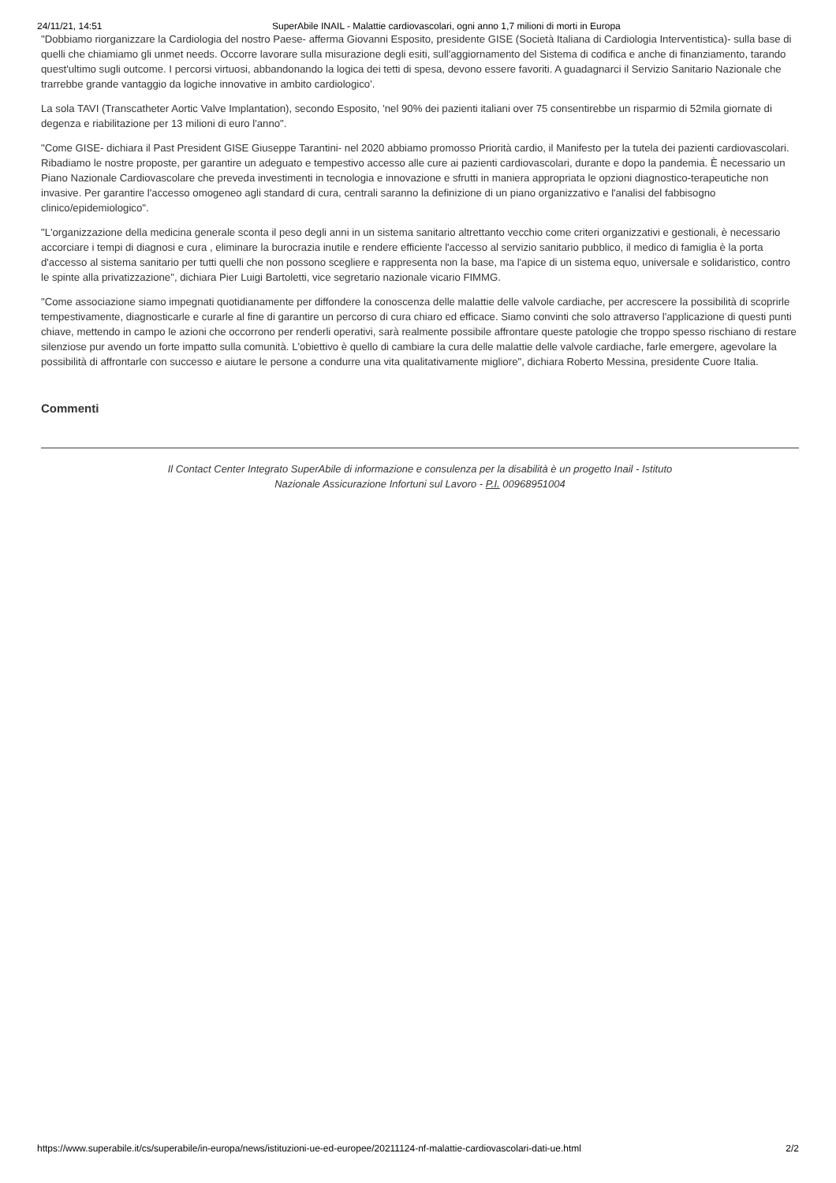24/11/21, 14:51 SuperAbile INAIL - Malattie cardiovascolari, ogni anno 1,7 milioni di morti in Europa
"Dobbiamo riorganizzare la Cardiologia del nostro Paese- afferma Giovanni Esposito, presidente GISE (Società Italiana di Cardiologia Interventistica)- sulla base di quelli che chiamiamo gli unmet needs. Occorre lavorare sulla misurazione degli esiti, sull'aggiornamento del Sistema di codifica e anche di finanziamento, tarando quest'ultimo sugli outcome. I percorsi virtuosi, abbandonando la logica dei tetti di spesa, devono essere favoriti. A guadagnarci il Servizio Sanitario Nazionale che trarrebbe grande vantaggio da logiche innovative in ambito cardiologico'.
La sola TAVI (Transcatheter Aortic Valve Implantation), secondo Esposito, 'nel 90% dei pazienti italiani over 75 consentirebbe un risparmio di 52mila giornate di degenza e riabilitazione per 13 milioni di euro l'anno".
"Come GISE- dichiara il Past President GISE Giuseppe Tarantini- nel 2020 abbiamo promosso Priorità cardio, il Manifesto per la tutela dei pazienti cardiovascolari. Ribadiamo le nostre proposte, per garantire un adeguato e tempestivo accesso alle cure ai pazienti cardiovascolari, durante e dopo la pandemia. È necessario un Piano Nazionale Cardiovascolare che preveda investimenti in tecnologia e innovazione e sfrutti in maniera appropriata le opzioni diagnostico-terapeutiche non invasive. Per garantire l'accesso omogeneo agli standard di cura, centrali saranno la definizione di un piano organizzativo e l'analisi del fabbisogno clinico/epidemiologico".
"L'organizzazione della medicina generale sconta il peso degli anni in un sistema sanitario altrettanto vecchio come criteri organizzativi e gestionali, è necessario accorciare i tempi di diagnosi e cura , eliminare la burocrazia inutile e rendere efficiente l'accesso al servizio sanitario pubblico, il medico di famiglia è la porta d'accesso al sistema sanitario per tutti quelli che non possono scegliere e rappresenta non la base, ma l'apice di un sistema equo, universale e solidaristico, contro le spinte alla privatizzazione", dichiara Pier Luigi Bartoletti, vice segretario nazionale vicario FIMMG.
"Come associazione siamo impegnati quotidianamente per diffondere la conoscenza delle malattie delle valvole cardiache, per accrescere la possibilità di scoprirle tempestivamente, diagnosticarle e curarle al fine di garantire un percorso di cura chiaro ed efficace. Siamo convinti che solo attraverso l'applicazione di questi punti chiave, mettendo in campo le azioni che occorrono per renderli operativi, sarà realmente possibile affrontare queste patologie che troppo spesso rischiano di restare silenziose pur avendo un forte impatto sulla comunità. L'obiettivo è quello di cambiare la cura delle malattie delle valvole cardiache, farle emergere, agevolare la possibilità di affrontarle con successo e aiutare le persone a condurre una vita qualitativamente migliore", dichiara Roberto Messina, presidente Cuore Italia.
Commenti
Il Contact Center Integrato SuperAbile di informazione e consulenza per la disabilità è un progetto Inail - Istituto
Nazionale Assicurazione Infortuni sul Lavoro - P.I. 00968951004
https://www.superabile.it/cs/superabile/in-europa/news/istituzioni-ue-ed-europee/20211124-nf-malattie-cardiovascolari-dati-ue.html 2/2